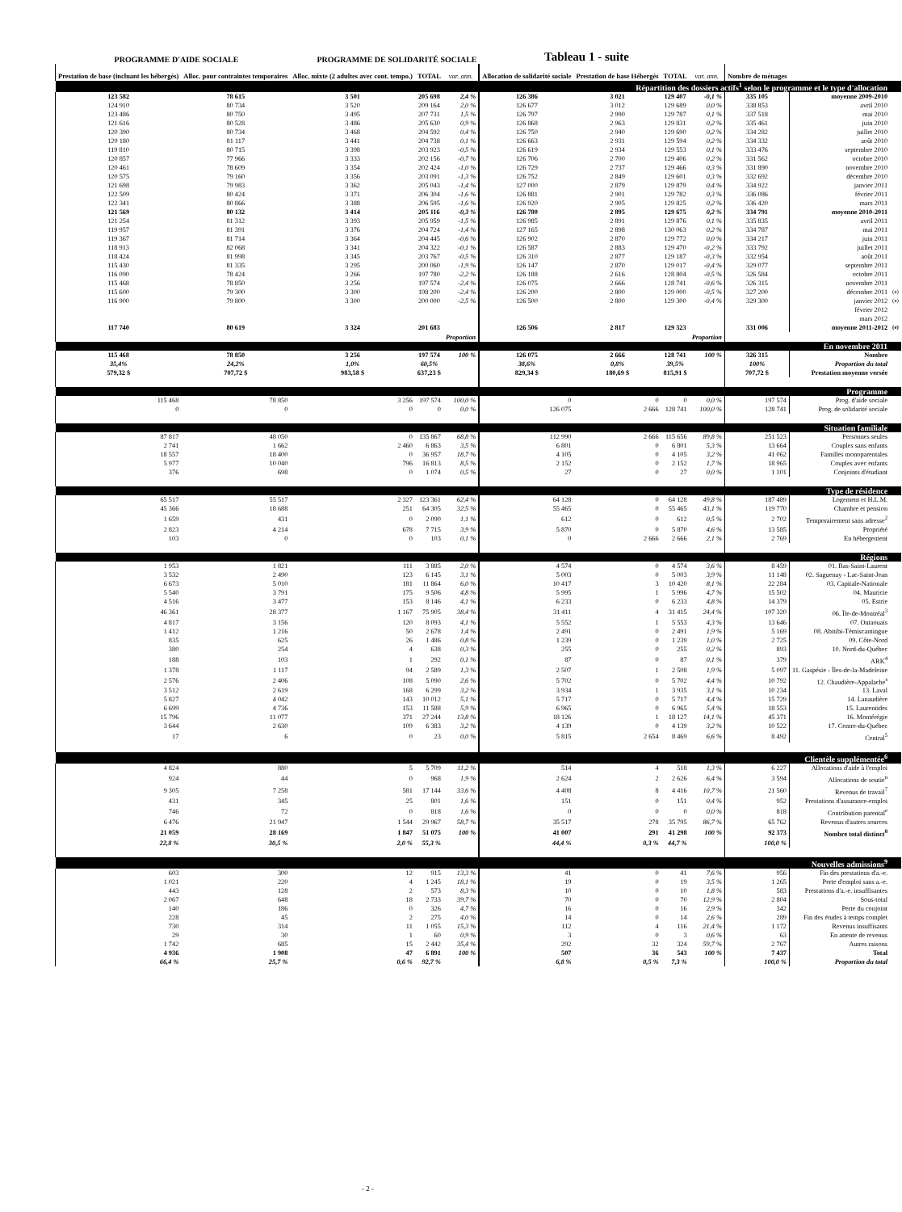PROGRAMME D'AIDE SOCIALE
PROGRAMME DE SOLIDARITÉ SOCIALE
Tableau 1 - suite
| Prestation de base (incluant les hébergés) | Alloc. pour contraintes temporaires | Alloc. mixte (2 adultes avec cont. tempo.) | TOTAL | var. ann. | | Allocation de solidarité sociale | Prestation de base Hébergés | TOTAL | var. ann. | Nombre de ménages | | |
| --- | --- | --- | --- | --- | --- | --- | --- | --- | --- | --- | --- | --- |
| Répartition des dossiers actifs<sup>1</sup> selon le programme et le type d'allocation | | | | | | | | | | | | |
| 123 582 | 78 615 | 3 501 | 205 698 | 2,4 % | | 126 386 | 3 021 | 129 407 | -0,1 % | 335 105 | moyenne 2009-2010 | |
| 124 910 | 80 734 | 3 520 | 209 164 | 2,0 % | | 126 677 | 3 012 | 129 689 | 0,0 % | 338 853 | avril 2010 | |
| 123 486 | 80 750 | 3 495 | 207 731 | 1,5 % | | 126 797 | 2 990 | 129 787 | 0,1 % | 337 518 | mai 2010 | |
| 121 616 | 80 528 | 3 486 | 205 630 | 0,9 % | | 126 868 | 2 963 | 129 831 | 0,2 % | 335 461 | juin 2010 | |
| 120 390 | 80 734 | 3 468 | 204 592 | 0,4 % | | 126 750 | 2 940 | 129 690 | 0,2 % | 334 282 | juillet 2010 | |
| 120 180 | 81 117 | 3 441 | 204 738 | 0,1 % | | 126 663 | 2 931 | 129 594 | 0,2 % | 334 332 | août 2010 | |
| 119 810 | 80 715 | 3 398 | 203 923 | -0,5 % | | 126 619 | 2 934 | 129 553 | 0,1 % | 333 476 | septembre 2010 | |
| 120 857 | 77 966 | 3 333 | 202 156 | -0,7 % | | 126 706 | 2 700 | 129 406 | 0,2 % | 331 562 | octobre 2010 | |
| 120 461 | 78 609 | 3 354 | 202 424 | -1,0 % | | 126 729 | 2 737 | 129 466 | 0,3 % | 331 890 | novembre 2010 | |
| 120 575 | 79 160 | 3 356 | 203 091 | -1,3 % | | 126 752 | 2 849 | 129 601 | 0,3 % | 332 692 | décembre 2010 | |
| 121 698 | 79 983 | 3 362 | 205 043 | -1,4 % | | 127 000 | 2 879 | 129 879 | 0,4 % | 334 922 | janvier 2011 | |
| 122 509 | 80 424 | 3 371 | 206 304 | -1,6 % | | 126 881 | 2 901 | 129 782 | 0,3 % | 336 086 | février 2011 | |
| 122 341 | 80 866 | 3 388 | 206 595 | -1,6 % | | 126 920 | 2 905 | 129 825 | 0,2 % | 336 420 | mars 2011 | |
| 121 569 | 80 132 | 3 414 | 205 116 | -0,3 % | | 126 780 | 2 895 | 129 675 | 0,2 % | 334 791 | moyenne 2010-2011 | |
| 121 254 | 81 312 | 3 393 | 205 959 | -1,5 % | | 126 985 | 2 891 | 129 876 | 0,1 % | 335 835 | avril 2011 | |
| 119 957 | 81 391 | 3 376 | 204 724 | -1,4 % | | 127 165 | 2 898 | 130 063 | 0,2 % | 334 787 | mai 2011 | |
| 119 367 | 81 714 | 3 364 | 204 445 | -0,6 % | | 126 902 | 2 870 | 129 772 | 0,0 % | 334 217 | juin 2011 | |
| 118 913 | 82 068 | 3 341 | 204 322 | -0,1 % | | 126 587 | 2 883 | 129 470 | -0,2 % | 333 792 | juillet 2011 | |
| 118 424 | 81 998 | 3 345 | 203 767 | -0,5 % | | 126 310 | 2 877 | 129 187 | -0,3 % | 332 954 | août 2011 | |
| 115 430 | 81 335 | 3 295 | 200 060 | -1,9 % | | 126 147 | 2 870 | 129 017 | -0,4 % | 329 077 | septembre 2011 | |
| 116 090 | 78 424 | 3 266 | 197 780 | -2,2 % | | 126 188 | 2 616 | 128 804 | -0,5 % | 326 584 | octobre 2011 | |
| 115 468 | 78 850 | 3 256 | 197 574 | -2,4 % | | 126 075 | 2 666 | 128 741 | -0,6 % | 326 315 | novembre 2011 | |
| 115 600 | 79 300 | 3 300 | 198 200 | -2,4 % | | 126 200 | 2 800 | 129 000 | -0,5 % | 327 200 | décembre 2011 | (e) |
| 116 900 | 79 800 | 3 300 | 200 000 | -2,5 % | | 126 500 | 2 800 | 129 300 | -0,4 % | 329 300 | janvier 2012 | (e) |
| | | | | | | | | | | | février 2012 | |
| | | | | | | | | | | | mars 2012 | |
| 117 740 | 80 619 | 3 324 | 201 683 | | | 126 506 | 2 817 | 129 323 | | 331 006 | moyenne 2011-2012 | (e) |
| | | | | Proportion | | | | | Proportion | | | |
| En novembre 2011 | | | | | | | | | | | | |
| 115 468 | 78 850 | 3 256 | 197 574 | 100 % | | 126 075 | 2 666 | 128 741 | 100 % | 326 315 | Nombre | |
| 35,4% | 24,2% | 1,0% | 60,5% | | | 38,6% | 0,8% | 39,5% | | 100% | Proportion du total | |
| 579,32 $ | 707,72 $ | 983,58 $ | 637,23 $ | | | 829,34 $ | 180,69 $ | 815,91 $ | | 707,72 $ | Prestation moyenne versée | |
| Programme | | | | | | | | | | | | |
| 115 468 | 78 850 | 3 256 | 197 574 | 100,0 % | | 0 | 0 | 0 | 0,0 % | 197 574 | Prog. d'aide sociale | |
| 0 | 0 | 0 | 0 | 0,0 % | | 126 075 | 2 666 | 128 741 | 100,0 % | 128 741 | Prog. de solidarité sociale | |
| Situation familiale | | | | | | | | | | | | |
| 87 817 | 48 050 | 0 | 135 867 | 68,8 % | | 112 990 | 2 666 | 115 656 | 89,8 % | 251 523 | Personnes seules | |
| 2 741 | 1 662 | 2 460 | 6 863 | 3,5 % | | 6 801 | 0 | 6 801 | 5,3 % | 13 664 | Couples sans enfants | |
| 18 557 | 18 400 | 0 | 36 957 | 18,7 % | | 4 105 | 0 | 4 105 | 3,2 % | 41 062 | Familles monoparentales | |
| 5 977 | 10 040 | 796 | 16 813 | 8,5 % | | 2 152 | 0 | 2 152 | 1,7 % | 18 965 | Couples avec enfants | |
| 376 | 698 | 0 | 1 074 | 0,5 % | | 27 | 0 | 27 | 0,0 % | 1 101 | Conjoints d'étudiant | |
| Type de résidence | | | | | | | | | | | | |
| 65 517 | 55 517 | 2 327 | 123 361 | 62,4 % | | 64 128 | 0 | 64 128 | 49,8 % | 187 489 | Logement et H.L.M. | |
| 45 366 | 18 688 | 251 | 64 305 | 32,5 % | | 55 465 | 0 | 55 465 | 43,1 % | 119 770 | Chambre et pension | |
| 1 659 | 431 | 0 | 2 090 | 1,1 % | | 612 | 0 | 612 | 0,5 % | 2 702 | Temporairement sans adresse<sup>2</sup> | |
| 2 823 | 4 214 | 678 | 7 715 | 3,9 % | | 5 870 | 0 | 5 870 | 4,6 % | 13 585 | Propriété | |
| 103 | 0 | 0 | 103 | 0,1 % | | 0 | 2 666 | 2 666 | 2,1 % | 2 769 | En hébergement | |
| Régions | | | | | | | | | | | | |
| 1 953 | 1 821 | 111 | 3 885 | 2,0 % | | 4 574 | 0 | 4 574 | 3,6 % | 8 459 | 01. Bas-Saint-Laurent | |
| 3 532 | 2 490 | 123 | 6 145 | 3,1 % | | 5 003 | 0 | 5 003 | 3,9 % | 11 148 | 02. Saguenay - Lac-Saint-Jean | |
| 6 673 | 5 010 | 181 | 11 864 | 6,0 % | | 10 417 | 3 | 10 420 | 8,1 % | 22 284 | 03. Capitale-Nationale | |
| 5 540 | 3 791 | 175 | 9 506 | 4,8 % | | 5 995 | 1 | 5 996 | 4,7 % | 15 502 | 04. Mauricie | |
| 4 516 | 3 477 | 153 | 8 146 | 4,1 % | | 6 233 | 0 | 6 233 | 4,8 % | 14 379 | 05. Estrie | |
| 46 361 | 28 377 | 1 167 | 75 905 | 38,4 % | | 31 411 | 4 | 31 415 | 24,4 % | 107 320 | 06. Île-de-Montréal<sup>3</sup> | |
| 4 817 | 3 156 | 120 | 8 093 | 4,1 % | | 5 552 | 1 | 5 553 | 4,3 % | 13 646 | 07. Outaouais | |
| 1 412 | 1 216 | 50 | 2 678 | 1,4 % | | 2 491 | 0 | 2 491 | 1,9 % | 5 169 | 08. Abitibi-Témiscamingue | |
| 835 | 625 | 26 | 1 486 | 0,8 % | | 1 239 | 0 | 1 239 | 1,0 % | 2 725 | 09. Côte-Nord | |
| 380 | 254 | 4 | 638 | 0,3 % | | 255 | 0 | 255 | 0,2 % | 893 | 10. Nord-du-Québec | |
| 188 | 103 | 1 | 292 | 0,1 % | | 87 | 0 | 87 | 0,1 % | 379 | ARK<sup>4</sup> | |
| 1 378 | 1 117 | 94 | 2 589 | 1,3 % | | 2 507 | 1 | 2 508 | 1,9 % | 5 097 | 11. Gaspésie - Îles-de-la-Madeleine | |
| 2 576 | 2 406 | 108 | 5 090 | 2,6 % | | 5 702 | 0 | 5 702 | 4,4 % | 10 792 | 12. Chaudière-Appalache<sup>s</sup> | |
| 3 512 | 2 619 | 168 | 6 299 | 3,2 % | | 3 934 | 1 | 3 935 | 3,1 % | 10 234 | 13. Laval | |
| 5 827 | 4 042 | 143 | 10 012 | 5,1 % | | 5 717 | 0 | 5 717 | 4,4 % | 15 729 | 14. Lanaudière | |
| 6 699 | 4 736 | 153 | 11 588 | 5,9 % | | 6 965 | 0 | 6 965 | 5,4 % | 18 553 | 15. Laurentides | |
| 15 796 | 11 077 | 371 | 27 244 | 13,8 % | | 18 126 | 1 | 18 127 | 14,1 % | 45 371 | 16. Montérégie | |
| 3 644 | 2 630 | 109 | 6 383 | 3,2 % | | 4 139 | 0 | 4 139 | 3,2 % | 10 522 | 17. Centre-du-Québec | |
| 17 | 6 | 0 | 23 | 0,0 % | | 5 815 | 2 654 | 8 469 | 6,6 % | 8 492 | Central<sup>5</sup> | |
| Clientèle supplémentée<sup>6</sup> | | | | | | | | | | | | |
| 4 824 | 880 | 5 | 5 709 | 11,2 % | | 514 | 4 | 518 | 1,3 % | 6 227 | Allocations d'aide à l'emploi | |
| 924 | 44 | 0 | 968 | 1,9 % | | 2 624 | 2 | 2 626 | 6,4 % | 3 594 | Allocations de soutie<sup>n</sup> | |
| 9 305 | 7 258 | 581 | 17 144 | 33,6 % | | 4 408 | 8 | 4 416 | 10,7 % | 21 560 | Revenus de travail<sup>7</sup> | |
| 431 | 345 | 25 | 801 | 1,6 % | | 151 | 0 | 151 | 0,4 % | 952 | Prestations d'assurance-emploi | |
| 746 | 72 | 0 | 818 | 1,6 % | | 0 | 0 | 0 | 0,0 % | 818 | Contribution parental<sup>e</sup> | |
| 6 476 | 21 947 | 1 544 | 29 967 | 58,7 % | | 35 517 | 278 | 35 795 | 86,7 % | 65 762 | Revenus d'autres sources | |
| 21 059 | 28 169 | 1 847 | 51 075 | 100 % | | 41 007 | 291 | 41 298 | 100 % | 92 373 | Nombre total distinct<sup>8</sup> | |
| 22,8 % | 30,5 % | 2,0 % | 55,3 % | | | 44,4 % | 0,3 % | 44,7 % | | 100,0 % | | |
| Nouvelles admissions<sup>9</sup> | | | | | | | | | | | | |
| 603 | 300 | 12 | 915 | 13,3 % | | 41 | 0 | 41 | 7,6 % | 956 | Fin des prestations d'a.-e. | |
| 1 021 | 220 | 4 | 1 245 | 18,1 % | | 19 | 0 | 19 | 3,5 % | 1 265 | Perte d'emploi sans a.-e. | |
| 443 | 128 | 2 | 573 | 8,3 % | | 10 | 0 | 10 | 1,8 % | 583 | Prestations d'a.-e. insuffisantes | |
| 2 067 | 648 | 18 | 2 733 | 39,7 % | | 70 | 0 | 70 | 12,9 % | 2 804 | Sous-total | |
| 140 | 186 | 0 | 326 | 4,7 % | | 16 | 0 | 16 | 2,9 % | 342 | Perte du conjoint | |
| 228 | 45 | 2 | 275 | 4,0 % | | 14 | 0 | 14 | 2,6 % | 289 | Fin des études à temps complet | |
| 730 | 314 | 11 | 1 055 | 15,3 % | | 112 | 4 | 116 | 21,4 % | 1 172 | Revenus insuffisants | |
| 29 | 30 | 1 | 60 | 0,9 % | | 3 | 0 | 3 | 0,6 % | 63 | En attente de revenus | |
| 1 742 | 685 | 15 | 2 442 | 35,4 % | | 292 | 32 | 324 | 59,7 % | 2 767 | Autres raisons | |
| 4 936 | 1 908 | 47 | 6 891 | 100 % | | 507 | 36 | 543 | 100 % | 7 437 | Total | |
| 66,4 % | 25,7 % | 0,6 % | 92,7 % | | | 6,8 % | 0,5 % | 7,3 % | | 100,0 % | Proportion du total | |
- 2 -